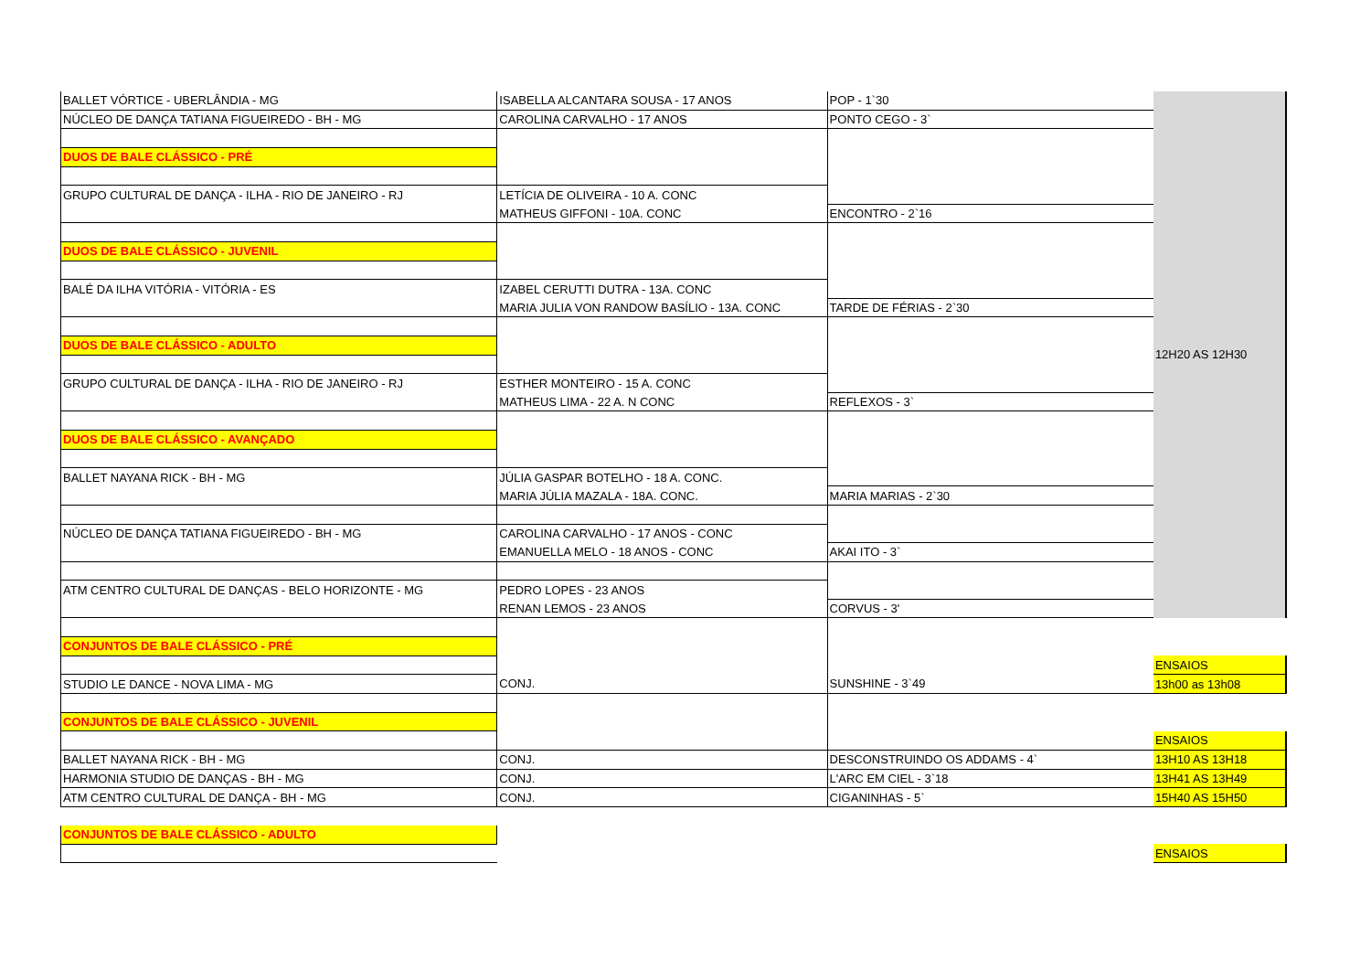| BALLET VÓRTICE - UBERLÂNDIA - MG | ISABELLA ALCANTARA SOUSA - 17 ANOS | POP - 1`30 | 12H20 AS 12H30 |
| NÚCLEO DE DANÇA TATIANA FIGUEIREDO - BH - MG | CAROLINA CARVALHO - 17 ANOS | PONTO CEGO - 3` | |
| DUOS DE BALE CLÁSSICO - PRÉ | | | |
| GRUPO CULTURAL DE DANÇA - ILHA - RIO DE JANEIRO - RJ | LETÍCIA DE OLIVEIRA - 10 A. CONC | | |
| | MATHEUS GIFFONI - 10A. CONC | ENCONTRO - 2`16 | |
| DUOS DE BALE CLÁSSICO - JUVENIL | | | |
| BALÉ DA ILHA VITÓRIA - VITÓRIA - ES | IZABEL CERUTTI DUTRA - 13A. CONC | | |
| | MARIA JULIA VON RANDOW BASÍLIO - 13A. CONC | TARDE DE FÉRIAS - 2`30 | |
| DUOS DE BALE CLÁSSICO - ADULTO | | | |
| GRUPO CULTURAL DE DANÇA - ILHA - RIO DE JANEIRO - RJ | ESTHER MONTEIRO - 15 A. CONC | | |
| | MATHEUS LIMA - 22 A. N CONC | REFLEXOS - 3` | |
| DUOS DE BALE CLÁSSICO - AVANÇADO | | | |
| BALLET NAYANA RICK - BH - MG | JÚLIA GASPAR BOTELHO - 18 A. CONC. | | |
| | MARIA JÚLIA MAZALA - 18A. CONC. | MARIA MARIAS - 2`30 | |
| NÚCLEO DE DANÇA TATIANA FIGUEIREDO - BH - MG | CAROLINA CARVALHO - 17 ANOS - CONC | | |
| | EMANUELLA MELO - 18 ANOS - CONC | AKAI ITO - 3` | |
| ATM CENTRO CULTURAL DE DANÇAS - BELO HORIZONTE - MG | PEDRO LOPES - 23 ANOS | | |
| | RENAN LEMOS - 23 ANOS | CORVUS - 3' | |
| CONJUNTOS DE BALE CLÁSSICO - PRÉ | | | |
| | | | ENSAIOS |
| STUDIO LE DANCE - NOVA LIMA - MG | CONJ. | SUNSHINE - 3`49 | 13h00 as 13h08 |
| CONJUNTOS DE BALE CLÁSSICO - JUVENIL | | | |
| | | | ENSAIOS |
| BALLET NAYANA RICK - BH - MG | CONJ. | DESCONSTRUINDO OS ADDAMS - 4` | 13H10 AS 13H18 |
| HARMONIA STUDIO DE DANÇAS - BH - MG | CONJ. | L'ARC EM CIEL - 3`18 | 13H41 AS 13H49 |
| ATM CENTRO CULTURAL DE DANÇA - BH - MG | CONJ. | CIGANINHAS - 5` | 15H40 AS 15H50 |
| CONJUNTOS DE BALE CLÁSSICO - ADULTO | | | |
| | | | ENSAIOS |